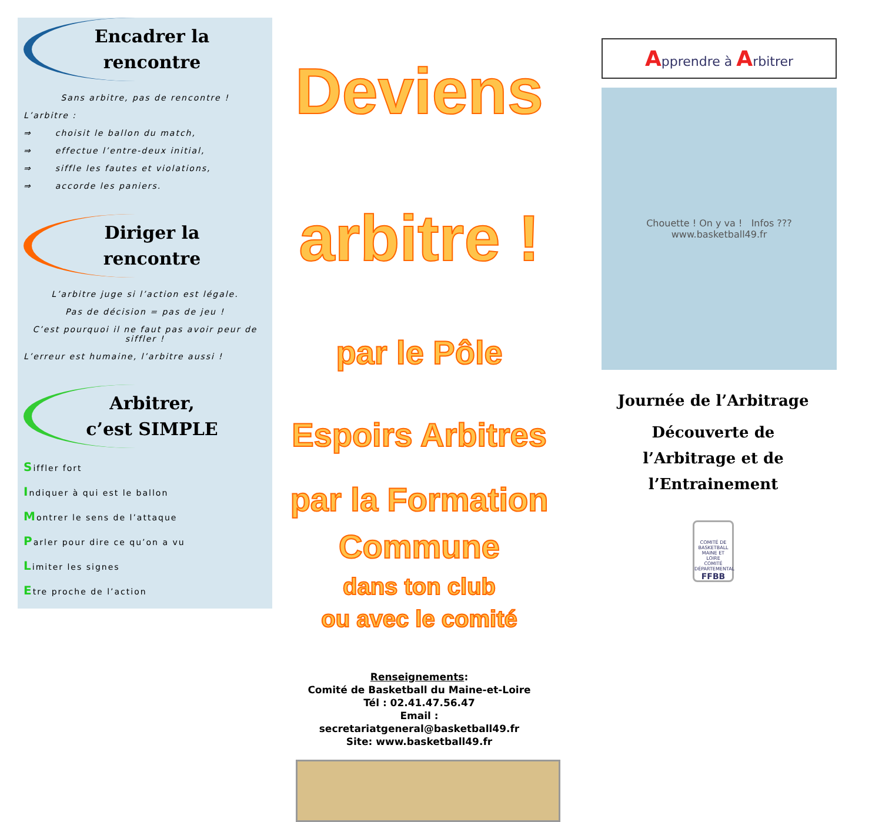Encadrer la
rencontre
Sans arbitre, pas de rencontre !
L’arbitre :
⇒ choisit le ballon du match,
⇒ effectue l’entre-deux initial,
⇒ siffle les fautes et violations,
⇒ accorde les paniers.
Diriger la
rencontre
L’arbitre juge si l’action est légale.
Pas de décision = pas de jeu !
C’est pourquoi il ne faut pas avoir peur de siffler !
L’erreur est humaine, l’arbitre aussi !
Arbitrer,
c’est SIMPLE
Siffler fort
Indiquer à qui est le ballon
Montrer le sens de l’attaque
Parler pour dire ce qu’on a vu
Limiter les signes
Etre proche de l’action
Deviens arbitre !
par le Pôle Espoirs Arbitres
par la Formation Commune
dans ton club
ou avec le comité
Renseignements:
Comité de Basketball du Maine-et-Loire
Tél : 02.41.47.56.47
Email :
secretariatgeneral@basketball49.fr
Site: www.basketball49.fr
Apprendre à Arbitrer
Chouette ! On y va ! Infos ??? www.basketball49.fr
Journée de l’Arbitrage
Découverte de
l’Arbitrage et de
l’Entrainement
COMITÉ DE BASKETBALL MAINE ET LOIRE
COMITÉ DÉPARTEMENTAL
FFBB